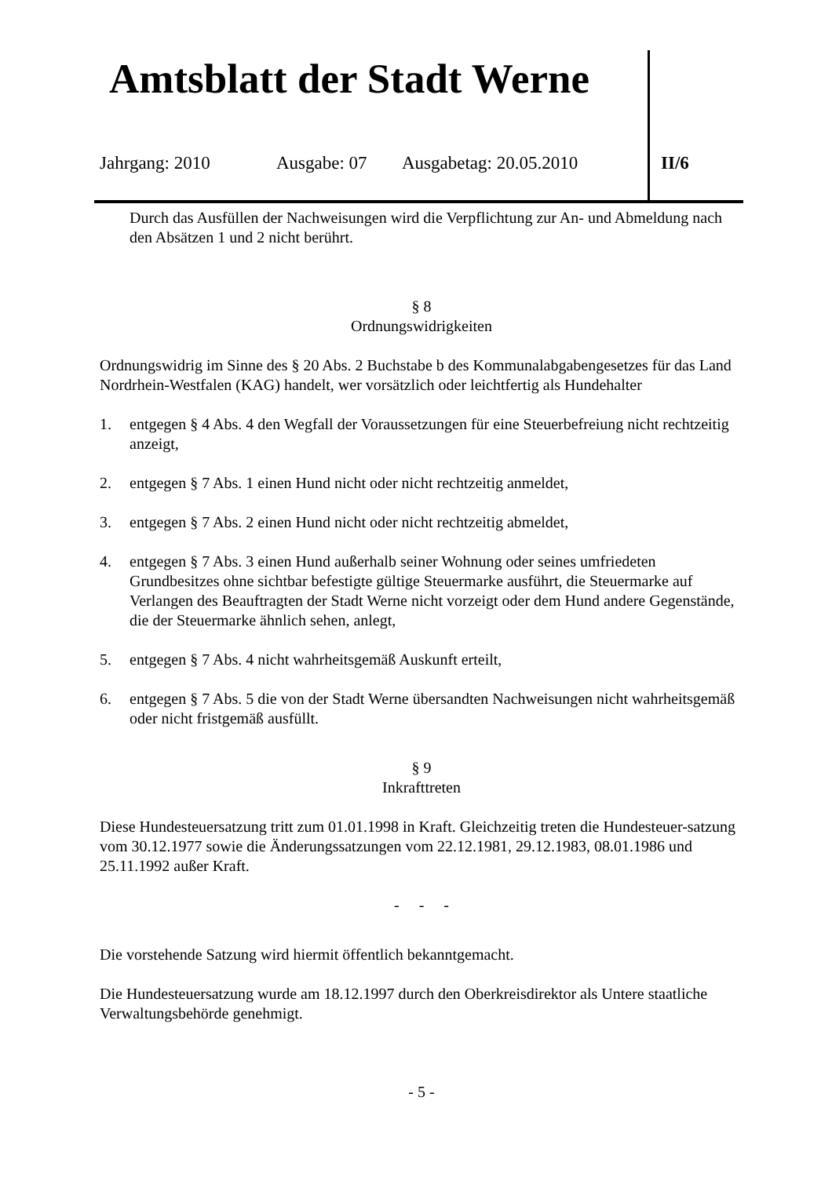Amtsblatt der Stadt Werne
Jahrgang: 2010 Ausgabe: 07 Ausgabetag: 20.05.2010 II/6
Durch das Ausfüllen der Nachweisungen wird die Verpflichtung zur An- und Abmeldung nach den Absätzen 1 und 2 nicht berührt.
§ 8
Ordnungswidrigkeiten
Ordnungswidrig im Sinne des § 20 Abs. 2 Buchstabe b des Kommunalabgabengesetzes für das Land Nordrhein-Westfalen (KAG) handelt, wer vorsätzlich oder leichtfertig als Hundehalter
1. entgegen § 4 Abs. 4 den Wegfall der Voraussetzungen für eine Steuerbefreiung nicht rechtzeitig anzeigt,
2. entgegen § 7 Abs. 1 einen Hund nicht oder nicht rechtzeitig anmeldet,
3. entgegen § 7 Abs. 2 einen Hund nicht oder nicht rechtzeitig abmeldet,
4. entgegen § 7 Abs. 3 einen Hund außerhalb seiner Wohnung oder seines umfriedeten Grundbesitzes ohne sichtbar befestigte gültige Steuermarke ausführt, die Steuermarke auf Verlangen des Beauftragten der Stadt Werne nicht vorzeigt oder dem Hund andere Gegenstände, die der Steuermarke ähnlich sehen, anlegt,
5. entgegen § 7 Abs. 4 nicht wahrheitsgemäß Auskunft erteilt,
6. entgegen § 7 Abs. 5 die von der Stadt Werne übersandten Nachweisungen nicht wahrheitsgemäß oder nicht fristgemäß ausfüllt.
§ 9
Inkrafttreten
Diese Hundesteuersatzung tritt zum 01.01.1998 in Kraft. Gleichzeitig treten die Hundesteuer-satzung vom 30.12.1977 sowie die Änderungssatzungen vom 22.12.1981, 29.12.1983, 08.01.1986 und 25.11.1992 außer Kraft.
- - -
Die vorstehende Satzung wird hiermit öffentlich bekanntgemacht.
Die Hundesteuersatzung wurde am 18.12.1997 durch den Oberkreisdirektor als Untere staatliche Verwaltungsbehörde genehmigt.
- 5 -